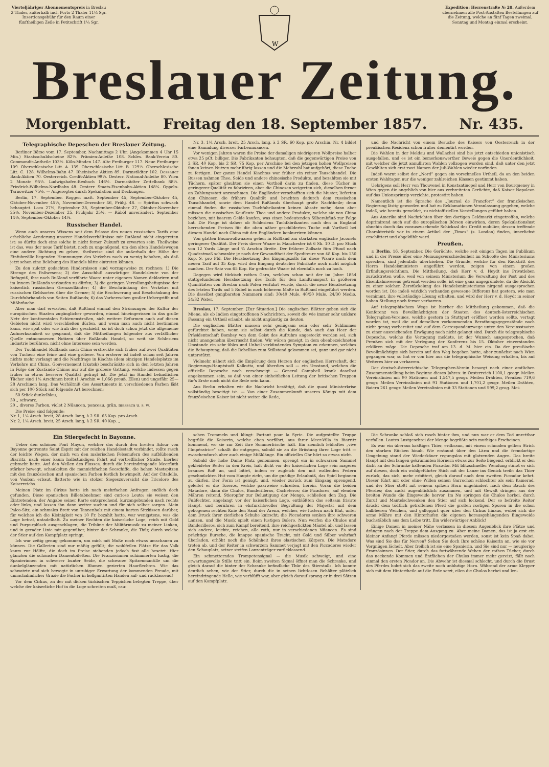Vierteljähriger Abonnementspreis in Breslau 2 Thaler, außerhalb incl. Porto 2 Thaler 11¼ Sgr. Insertionsgebühr für den Raum einer fünftheiligen Zeile in Petitschrift 1¼ Sgr.
W
Expedition: Herrenstraße № 20. Außerdem übernehmen alle Post-Anstalten Bestellungen auf die Zeitung, welche an fünf Tagen zweimal, Sonntag und Montag einmal erscheint.
Breslauer Zeitung.
Morgenblatt. Freitag den 18. September 1857. Nr. 435.
Telegraphische Depeschen der Breslauer Zeitung.
Berliner Börse vom 17. September, Nachmittags 2 Uhr. (Angekommen 4 Uhr 15 Min.) Staatsschuldscheine 82½. Prämien-Anleihe 108. Schles. Bank-Verein 80. Commandit-Antheile 103½. Köln-Minden 147. Alte Freiburger 117. Neue Freiburger 109. Oberschlesische Litt. A. 139. Oberschlesische Litt. B. 129½. Oberschlesische Litt. C. 128. Wilhelms-Bahn 47. Rheinische Aktien 89. Darmstädter 102. Dessauer Bank-Aktien 70. Oesterreich. Credit-Aktien 99½. Oesterr. National-Anleihe 80. Wien 2 Monate 95½. Ludwigshafen-Bexbach 146½. Darmstädter Zettelbank 88½. Friedrich-Wilhelms-Nordbahn 48. Oesterr. Staats-Eisenbahn-Aktien 148¼. Oppeln-Tarnowitzer 75½. — Angeregtes durch Spekulation und Deckungen.
Berlin, 17. September. Roggen matt. September 45, September-Oktober 45, Oktober-November 45½, November-Dezember 46, Frühj. 48. — Spiritus schwach behauptet. Loco 27½, September 28, September-Oktober 27, Oktober-November 25½, November-Dezember 25, Frühjahr 25½. — Rüböl unverändert. September 14½, September-Oktober 14½.
Russischer Handel.
Wenn auch unseres Wissens seit dem Erlasse des neuen russischen Tarifs eine erhebliche Aenderung unserer Handelsverhältnisse mit Rußland nicht eingetreten ist: so dürfte doch eine solche in nicht ferner Zukunft zu erwarten sein. Theilweise ist das, was der neue Tarif bietet, noch zu ungenügend, um den alten Handelswegen eine andere Richtung zu geben, theilweise sind die außerhalb der Höhe der Einfuhrzölle liegenden Hemmungen des Verkehrs noch zu wenig behoben, als daß jetzt schon eine Belebung des Handels hätte eintreten können.
Zu den zuletzt gedachten Hindernissen sind vorzugsweise zu rechnen: 1) Die Strenge des Paßwesens; 2) der Ausschluß auswärtiger Handelsleute von der Befugniß, ihre nach Rußland verführte Waare unter eigenem Namen deklariren und im Innern Rußlands verkaufen zu dürfen; 3) die geringen Verzollungsbefugnisse der kaiserlich russischen Grenzzollämter; 4) die Beschränkung des Verkehrs mit russischen Geldsorten über die Grenze; 5) die Erschwerung und Beschränkung des Durchfuhrhandels von Seiten Rußlands; 6) das Vorherrschen großer Uebergriffe und Mißbräuche.
Aber man darf erwarten, daß Rußland einmal den Strömungen der Kultur der europäischen Staaten zugänglicher geworden, einmal hineingerissen in das große Netz der kontinentalen Schienenstraßen, sich weitere Reformen auch auf diesen Gebieten nicht wird verschließen dürfen, und wenn man auch nicht bestimmen kann, wie spät oder wie früh dies geschieht, so ist doch schon jetzt die allgemeine Aufmerksamkeit so gespannt, daß die Mittheilungen folgender aus verläßlicher Quelle entnommenen Notizen über Rußlands Handel, so weit sie Schlesiens Industrie berühren, nicht ohne Interesse sein werden.
Der Tuchhandel Rußlands nach China erstreckte sich früher auf zwei Qualitäten von Tuchen: eine feine und eine gröbere. Von ersterer ist indeß schon seit Jahren nichts mehr verlangt und die Nachfrage in Kiachta (dem einzigen Handelsplatze im Verkehre mit China, Gouvernement Irkutsk) beschränkte sich in den letzten Jahren in Folge der Zustände Chinas nur auf die gröbere Gattung, welche indessen gegen früher in etwas besserer Qualität gefragt ist. Die jetzt im Handel befindlichen Tücher sind 1¼ Arschinen breit (1 Arschin = 1,066 preuß. Ellen) und ungefähr 25—28 Arschinen lang. Das Verhältniß des Assortiments in verschiedenen Farben läßt sich per 100 Stück auf folgende Art berechnen:
50 Stück dunkelblau,
30 „ schwarz,
20 „ diverse Farben, violet 2 Nüancen, ponceau, grün, massaca u. s. w.
Die Preise sind folgende:
Nr. 1, 1¼ Arsch. breit, 28 Arsch. lang, à 2 SR. 65 Kop. pro Arsch.
Nr. 2, 1¼ Arsch. breit, 25 Arsch. lang, à 2 SR. 40 Kop. „
Nr. 3, 1¼ Arsch. breit, 25 Arsch. lang, à 2 SR. 60 Kop. pro Arschin. Nr. 4 bildet eine Sammlung diverser Farbennüancen.
Vor wenigen Jahren waren die Preise der damaligen niedrigeren Wollpreise halber etwa 25 pCt. billiger. Die Fabrikanten behaupten, daß die gegenwärtigen Preise von 2 SR. 40 Kop. bis 2 SR. 75 Kop. per Arschine bei den jetzigen hohen Wollpreisen ihnen keinen Nutzen mehr übrig lassen und die Mehrzahl hat aufgehört, diese Tuche zu fertigen. Der ganze Handel Kiachtas war früher ein reiner Tauschhandel. Die Russen nahmen Thee, Seide und andere chinesische Produkte, und bezahlten sie mit Tüchern, später glaubten sie einen Vortheil darin zu finden, diese Tücher in geringerer Qualität zu fabriziren, aber die Chinesen weigerten sich, dieselben ferner an Zahlungsstatt anzunehmen. Die Engländer verschafften sich die Muster, lieferten den Chinesen die frühere Qualität und brachten dadurch dem russischen Tauschhandel, sowie dem Handel Rußlands überhaupt große Nachtheile; denn einmal finden die russischen Tuchfabrikanten keinen Absatz mehr, dann aber müssen die russischen Kaufleute Thee und andere Produkte, welche sie von China beziehen, mit baarem Gelde kaufen, was einen bedeutenden Silberabfluß zur Folge hat. Die Frage ist daher: ob Schlesiens Tuchfabrikanten nach den in England herrschenden Preisen für die oben näher geschilderten Tuche mit Vortheil bei diesem Handel nach China mit den Engländern konkurriren können.
Von glatten Baumwollwaaren gehen in Rußland am stärksten englische Jaconets geringerer Qualität. Der Preis dieser Waare in Manchester ist 6 Sh. 10 D. pro Stück von 12 Yards Länge und ¾ Arschin Breite. Der frühere Zollsatz fürs Pfund nach Quadratmaß schwankte je nach der Gewandtheit der Spediteure von 48 Kop. bis 130 Kop. S. pro Pfd. Die Herabsetzung des Eingangszolls für diese Waare nach dem neuen Tarif auf 35 Kop. wird den Eingang deutscher Fabrikate noch nicht möglich machen. Der Satz von 65 Kop. für gedruckte Waare ist ebenfalls noch zu hoch.
Dagegen wird türkisch rothes Garn, welches schon seit der im Jahre 1854 stattgefundenen Herabsetzung des Tarifs für den Landtransport in größeren Quantitäten von Breslau nach Polen verführt wurde, durch die neue Herabsetzung des letzten Tarifs auf 5 Rubel in noch höherem Maße in Rußland eingeführt werden. Die daselbst gangbarsten Nummern sind: 30/40 Mule, 40/50 Mule, 24/30 Medio, 24/32 Water.
Breslau, 17. September. [Zur Situation.] Die englischen Blätter geben sich die Miene, als ob Indien eingetroffenen Nachrichten, soweit die wie immer sehr unklare Fassung ein Urtheil erlaubt, als nicht ungünstig zu deuten.
Die englischen Blätter müssen sehr genügsam sein oder sehr Schlimmes gefürchtet haben, wenn sie selbst durch die Kunde, daß auch das Heer der Präsidentschaft Bombay von dem Geist des Aufruhrs angesteckt worden sei, sich nicht unangenehm überrascht finden. Wir wären geneigt, in dem obenbezeichneten Umstande ein sehr übles und Unheil verkündendes Symptom zu erkennen, welches die Behauptung, daß die Rebellion zum Stillstand gekommen sei, ganz und gar nicht unterstützt.
Vielmehr nähert sich die Empörung dem Herzen der englischen Herrschaft, der Regierungs-Hauptstadt Kalkutta, und überdies soll — ein Umstand, welchen die offizielle Depesche noch verschweigt — General Campbell krank daselbst angekommen sein, so daß von einer einheitlichen Leitung der britischen Truppen für's Erste noch nicht die Rede sein kann.
Aus Berlin erhalten wir die Nachricht bestätigt, daß die quasi Ministerkrise vollständig beseitigt ist. — Von einer Zusammenkunft unseres Königs mit dem französischen Kaiser ist nicht weiter die Rede,
und die Nachricht von einem Besuche des Kaisers von Oesterreich in der preußischen Residenz schon früher dementirt worden.
Die Wahlen in der Moldau und Wallachei sind bis jetzt entschieden unionistisch ausgefallen, und es ist ein bemerkenswerther Beweis gegen die Unordentlichkeit, mit welcher die jetzt annullirten Wahlen vollzogen worden sind, daß unter den jetzt Gewählten sich erst zwei Namen der Juli-Wahlen wieder vorfinden.
Indeß warnt selbst der „Nord“ gegen ein vorschnelles Urtheil, da an den beiden ersten Wahltagen nur die weniger zahlreichen Klassen gestimmt haben.
Uebrigens soll Herr von Thouvenel in Konstantinopel und Herr von Bourqueney in Wien gegen die angeblich von hier aus verbreiteten Gerüchte, daß Kaiser Napoleon auf das Unionsprinzip verzichte, protestirt haben.
Namentlich ist die Sprache des „Journal de Francfort“ der französischen Regierung lästig geworden und hat zu Reklamationen Veranlassung gegeben, welche indeß, wie bereits gemeldet, zu nichtoffiziellen Vorstellungen geführt haben.
Aus Amerika sind Nachrichten über den dortigen Geldmarkt eingetroffen, welche deprimirend auch auf die europäischen Börsen einwirken, deren Spekulationslust ohnehin durch das vorauszusehende Schicksal des Credit mobilier, dessen treffende Charakteristik wir in einem Artikel der „Times“ (s. London) finden, innerlichst erschüttert und abgekühlt ward.
Preußen.
± Berlin, 16. September. Die Gerüchte, welche seit einigen Tagen im Publikum und in der Presse über eine Meinungsverschiedenheit im Schooße des Ministeriums sprechen, sind jedenfalls übertrieben. Die Gründe, welche für den Rücktritt des Herrn Handelsministers angeführt werden, zeigen von einem großen Erfindungsreichthum. Die Mittheilung, daß Herr v. d. Heydt ins Privatleben zurücktreten wolle, weil von seinem Ministerium die Verwaltung der Post und des Eisenbahnwesens getrennt werden solle, ist eine ganz ungegründete, da die Absicht zu einer solchen Zerstückelung des Handelsministeriums nirgend ausgesprochen worden ist. Die indeß wirklich vorhanden gewesene Differenz hat gestern, wie man vernimmt, ihre vollständige Lösung erhalten, und wird der Herr v. d. Heydt in seiner hohen Stellung noch ferner verharren.
Auf telegraphischem Wege ist hierher die Mittheilung gekommen, daß die Konferenz von Bevollmächtigten der Staaten des deutsch-österreichischen Telegraphen-Vereines, welche gestern in Stuttgart eröffnet werden sollte, vertagt worden ist, weil die auf derselben vorkommenden Berathungsgegenstände noch nicht genug vorbereitet und auf dem Correspondenzwege unter den Vereinsstaaten zu einer ausreichenden Erwägung noch nicht gelangt sind. Durch die telegraphische Depesche, welche die Vertagung meldete, ist der Wunsch ausgesprochen, daß Preußen sich mit der Verlegung der Konferenz bis 15. Oktober einverstanden erklären möge. Die Depesche traf am 13. d. M. hier ein. Da der preußische Bevollmächtigte sich bereits auf den Weg begeben hatte, aber zunächst nach Wien gegangen war, so hat er von hier aus die telegraphische Weisung erhalten, bis auf Weiteres hier zu verharren.
Der deutsch-österreichische Telegraphen-Verein besorgt nach einer amtlichen Zusammenstellung beim Beginne dieses Jahres: in Oesterreich 1100,1 geogr. Meilen Vereinslinien mit 90 Stationen und 1,547,5 geogr. Meilen Drähten, Preußen 719,6 geogr. Meilen Vereinslinien mit 91 Stationen und 1,701,2 geogr. Meilen Drähten, Baiern 261 geogr. Meilen Vereinslinien mit 33 Stationen und 599,2 geog. Mei-
Ein Stiergefecht in Bayonne.
Ueber den schönen Pont Mayon, welcher das durch den breiten Adour von Bayonne getrennte Saint Esprit mit der reichen Handelsstadt verbindet, rollte rasch der leichte Wagen, der mich von den malerischen Felsenufern des aufblühenden Biarritz, nach einer kaum halbstündigen Fahrt auf vortrefflicher Straße, hierher gebracht hatte. Auf den Wellen des Flusses, durch die hereindringende Meerfluth stärker bewegt, schaukelten die mannichfachen Seeschiffe, die hohen Mastspitzen mit den französischen und spanischen Farben festlich bewimpelt. Auf der Citadelle, von Vauban erbaut, flatterte wie in stolzer Siegeszuversicht die Tricolore des Kaiserreichs.
Meinen Platz im Cirkus hatte ich nach mehrfachen Anfragen endlich doch gefunden. Diese spanischen Billetabnehmer sind curiose Leute: sie weisen den Eintretenden, der Angabe seiner Karte entsprechend, kurzangebunden nach rechts oder links, und lassen ihn dann weiter suchen und für sich selber sorgen. Mein Palco-Sitz, ein schmales Brett von Tannenholz mit einem harten Sitzkissen darüber, für welches ich die Kleinigkeit von 10 Fr. bezahlt hatte, war wenigstens, was die Lage betraf, untadelhaft. Zu meiner Rechten die kaiserliche Loge, reich mit Gold und Purpurplüsch ausgeschlagen, die Tribüne der Militärmusik zu meiner Linken, und in gerader Linie mir gegenüber, hinter der Schranke, die Thür, durch welche der Stier auf den Kampfplatz springt.
Ich war zeitig genug gekommen, um mich mit Muße noch etwas umschauen zu können. Die Gallerien sind nur mäßig gefüllt; die wohlfeilen Plätze für das Volk kaum zur Hälfte, die doch im Preise stehenden jedoch fast alle besetzt. Hier glänzten die schönsten Damentoiletten. Die Französinnen schimmerten lustig, die Spanierinnen in schwerer bunter Seide, die schwarze Spitzenmantille um die dunkelglänzenden mit natürlichen Blumen gezierten Haarflechten. Wie das schwatzte und sich bewegte in unruhiger Erwartung der kommenden Freude, mit unnachahmlicher Grazie die Fächer in hellgantirten Händen auf- und rücklassend!
Vor dem Cirkus, an der mit dicken türkischen Teppichen belegten Treppe, über welche der kaiserliche Hof in die Loge schreiten muß, rau-
schen Trommeln und klingt: Partant pour la Syrie. Die aufgestellte Truppe begrüßt die Kaiserin, welche eben vorfährt, aus ihrer Meer-Villa in Biarritz kommend, wo sie zur Zeit ihre Sommerfrische hält. Ein ziemlich lebhaftes „vive l'Impératrice“ schallt ihr entgegen, sobald sie an die Brüstung ihrer Loge tritt — zwischendurch aber auch einige Mißklänge. Ein offizielles Ohr hört so etwas nicht.
Sobald die hohe Dame Platz genommen, sprengt ein in schwarzen Sammet gekleideter Reiter in den Kreis, hält dicht vor der kaiserlichen Loge sein mageres braunes Roß an, und bittet, indem er zugleich den mit wallenden Federn geschmückten Hut vom Haupte zieht, um die gnädige Erlaubniß, das Spiel beginnen zu dürfen. Der Form ist genügt, und, wieder zurück zum Eingang sprengend, geleitet er die Toreros, welche paarweise schreiten, herein. Voran die beiden Matadore, dann die Chulos, Banderilleros, Cacheteros; die Picadores, auf elenden Mähren reitend, Stieropfer zur Belustigung der Menge, schließen den Zug. Die Fußfechter, angelangt vor der kaiserlichen Loge, entblößten das seltsam frisirte Haupt, und berühren in ehrfurchtsvoller Begrüßung der Majestät mit dem gebogenen rechten Knie den Sand der Arena, welcher, wie lüstern nach Blut, unter dem Druck ihrer zierlichen Schuhe knirscht; die Piccadores senken ihre schweren Lanzen, und die Musik spielt einen lustigen Bolero. Nun werfen die Chulos und Banderilleros, sich zum Kampf bereitend, ihre reichgestickten Mäntel ab, und lassen sich andere, leichte, reichen, alle roth, nur in verschiedenen Nüancen. Es sind prächtige Bursche, die knappe spanische Tracht, mit Gold und Silber wahrhaft überladen, erhöht noch die Schönheit ihres elastischen Körpers. Die Matadore treten ab, und der Reiter in schwarzem Sammet verjagt mit den Piccadores wieder den Schauplatz, seiner steifen Lanzenträger zurücklassend.
Ein schmetterndes Trompetensignal — die Musik schweigt, und eine erwartungsvolle Stille tritt ein. Beim zweiten Signal öffnet man die Schranke, und gleich darauf die hinter der Schranke befindliche Thür des Stierstalls. Ich konnte deutlich sehen, wie der Stier, durch die in seinen lichtlosen Behälter plötzlich hereindringende Helle, wie verblüfft war, aber gleich darauf sprang er in drei Sätzen auf den Kampfplatz.
Die Schranke schloß sich rasch hinter ihm, und nun war er dem Tod unrettbar verfallen. Lautes Lustgeschrei der Menge begrüßte sein muthiges Erscheinen.
Es war ein überaus kräftiges Thier, erdbraun, mit einem schmalen gelben Strich den starken Rücken hinab. Wie erstaunt über den Lärm und die fremdartige Umgebung stand der Wiederkäuer regungslos mit glotzenden Augen. Das breite Haupt mit den langen gekrümmten Hörnern etwas zur Seite biegend, erblickt er den dicht an der Schranke haltenden Piccador. Mit blitzschneller Wendung stürzt er sich auf diesen, doch ein wohlgeführter Stich mit der Lanze ins Genick treibt das Thier zurück, das sich, mehr erbittert, gleich darauf nach dem zweiten Piccador kehrt. Dieser führt mit oder ohne Willen seinen Garrochon schlechter als sein Kamerad, und der Stier stößt mit seinem spitzen Horn ungehindert nach dem Bauch des Pferdes; das zuckt augenblicklich zusammen, und mit Gewalt dringen aus der breiten Wunde die Eingeweide hervor. Im Nu springen die Chulos herbei, durch Zuruf und Mantelschwenken den Stier auf sich lockend. Der so befreite Reiter drückt dem tödtlich getroffenen Pferd die großen rostigen Sporen in die schon halbleeren Weichen, und galloppirt quer über den Cirkus hinaus, wobei sich die arme Mähre mit den Hinterhufen die eigenen herausgehängenden Eingeweide buchstäblich aus dem Leibe tritt. Ein widerwärtiger Anblick!
Einige Damen in meiner Nähe verlassen in diesem Augenblick ihre Plätze und drängen nach der Treppe dem Ausgang zu. Aber meine Damen, das ist ja erst ein kleiner Anfang! Pferde müssen niedergestoßen werden, sonst ist kein Spaß dabei. Was sind Sie das für Nerven? Sehen Sie doch Ihre schöne Kaiserin an, wie sie vor Vergnügen lächelt. Aber freilich ist sie eine Spanierin, und Sie sind nur — neugierige Französinnen. Der Stier, durch das fortwährende Wehen der rothen Tücher, durch das neckende Kommen und Entfliehen der Chulos immer mehr gereizt, fällt noch einmal den ersten Picador an. Die Abwehr ist diesmal schlecht, und durch die Brust des Pferdes bohrt sich das zweite noch unblutige Horn. Während der arme Klepper sich mit dem Hintertheile auf die Erde setzt, eilen die Chulos herbei und len-